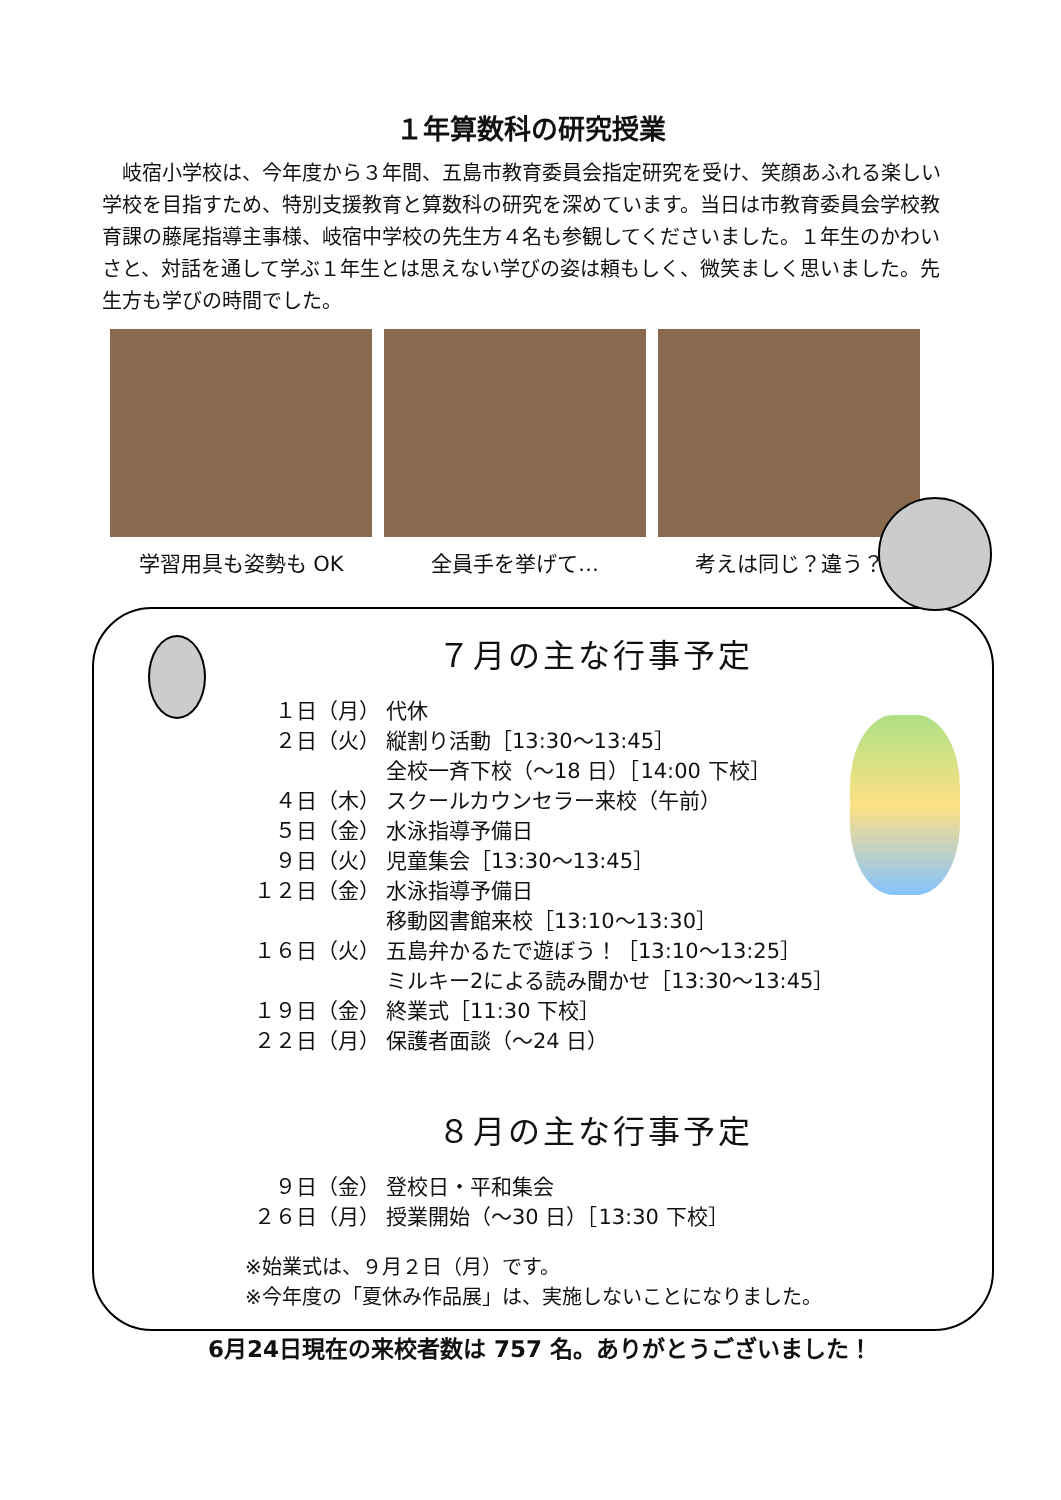１年算数科の研究授業
岐宿小学校は、今年度から３年間、五島市教育委員会指定研究を受け、笑顔あふれる楽しい学校を目指すため、特別支援教育と算数科の研究を深めています。当日は市教育委員会学校教育課の藤尾指導主事様、岐宿中学校の先生方４名も参観してくださいました。１年生のかわいさと、対話を通して学ぶ１年生とは思えない学びの姿は頼もしく、微笑ましく思いました。先生方も学びの時間でした。
学習用具も姿勢も OK 全員手を挙げて… 考えは同じ？違う？
７月の主な行事予定
１日（月） 代休
２日（火） 縦割り活動［13:30～13:45］
全校一斉下校（～18 日）［14:00 下校］
４日（木） スクールカウンセラー来校（午前）
５日（金） 水泳指導予備日
９日（火） 児童集会［13:30～13:45］
１２日（金） 水泳指導予備日
移動図書館来校［13:10～13:30］
１６日（火） 五島弁かるたで遊ぼう！［13:10～13:25］
ミルキー2による読み聞かせ［13:30～13:45］
１９日（金） 終業式［11:30 下校］
２２日（月） 保護者面談（～24 日）
８月の主な行事予定
９日（金） 登校日・平和集会
２６日（月） 授業開始（～30 日）［13:30 下校］
※始業式は、９月２日（月）です。
※今年度の「夏休み作品展」は、実施しないことになりました。
6月24日現在の来校者数は 757 名。ありがとうございました！